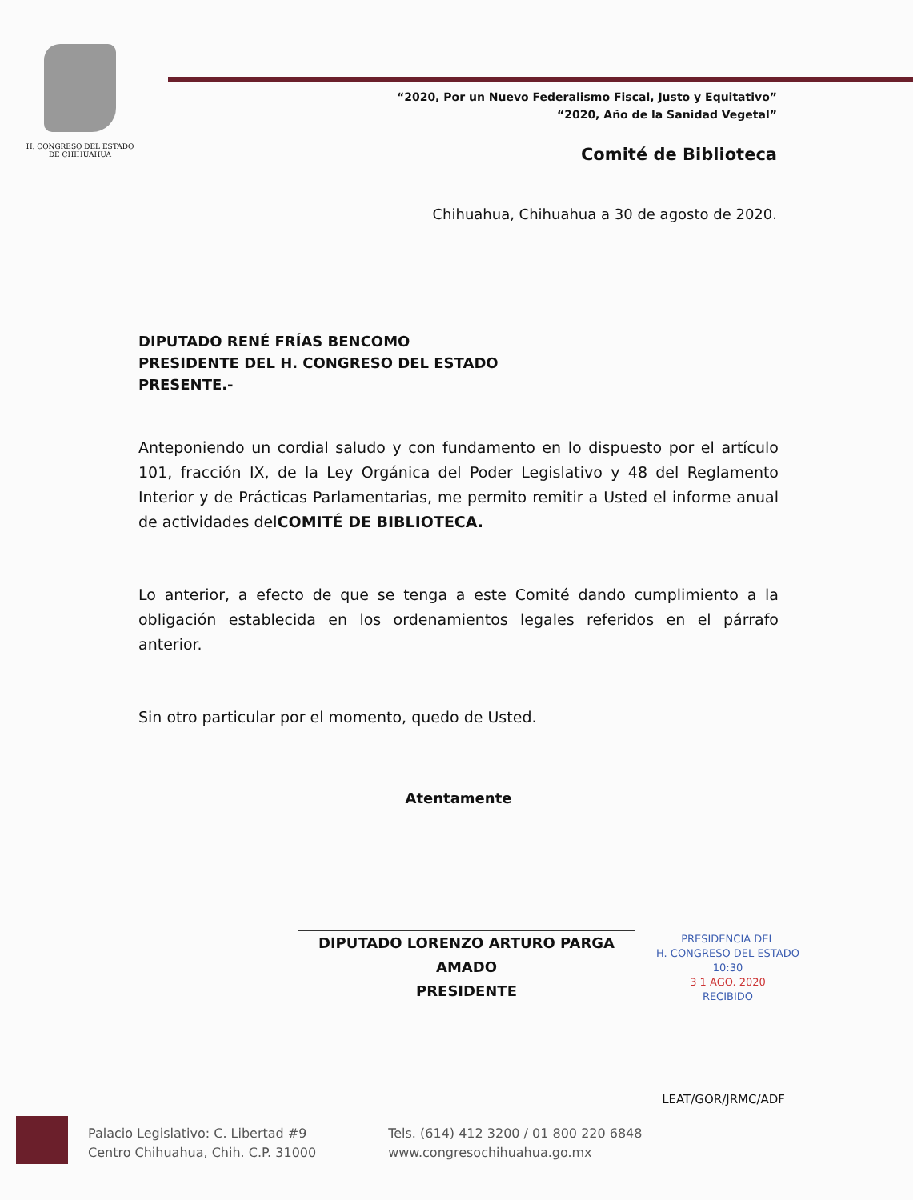H. CONGRESO DEL ESTADO
DE CHIHUAHUA
“2020, Por un Nuevo Federalismo Fiscal, Justo y Equitativo”
“2020, Año de la Sanidad Vegetal”
Comité de Biblioteca
Chihuahua, Chihuahua a 30 de agosto de 2020.
DIPUTADO RENÉ FRÍAS BENCOMO
PRESIDENTE DEL H. CONGRESO DEL ESTADO
PRESENTE.-
Anteponiendo un cordial saludo y con fundamento en lo dispuesto por el artículo 101, fracción IX, de la Ley Orgánica del Poder Legislativo y 48 del Reglamento Interior y de Prácticas Parlamentarias, me permito remitir a Usted el informe anual de actividades delCOMITÉ DE BIBLIOTECA.
Lo anterior, a efecto de que se tenga a este Comité dando cumplimiento a la obligación establecida en los ordenamientos legales referidos en el párrafo anterior.
Sin otro particular por el momento, quedo de Usted.
Atentamente
DIPUTADO LORENZO ARTURO PARGA AMADO
PRESIDENTE
PRESIDENCIA DEL
H. CONGRESO DEL ESTADO
10:30
3 1 AGO. 2020
RECIBIDO
LEAT/GOR/JRMC/ADF
Palacio Legislativo: C. Libertad #9
Centro Chihuahua, Chih. C.P. 31000
Tels. (614) 412 3200 / 01 800 220 6848
www.congresochihuahua.go.mx